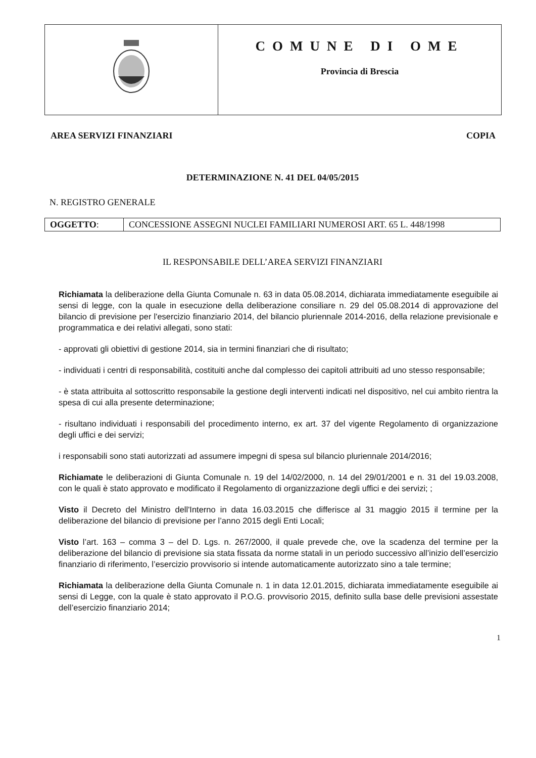| | COMUNE DI OME Provincia di Brescia |
AREA SERVIZI FINANZIARI COPIA
DETERMINAZIONE N. 41 DEL 04/05/2015
N. REGISTRO GENERALE
| OGGETTO : | CONCESSIONE ASSEGNI NUCLEI FAMILIARI NUMEROSI ART. 65 L. 448/1998 |
IL RESPONSABILE DELL’AREA SERVIZI FINANZIARI
Richiamata la deliberazione della Giunta Comunale n. 63 in data 05.08.2014, dichiarata immediatamente eseguibile ai sensi di legge, con la quale in esecuzione della deliberazione consiliare n. 29 del 05.08.2014 di approvazione del bilancio di previsione per l'esercizio finanziario 2014, del bilancio pluriennale 2014-2016, della relazione previsionale e programmatica e dei relativi allegati, sono stati:
- approvati gli obiettivi di gestione 2014, sia in termini finanziari che di risultato;
- individuati i centri di responsabilità, costituiti anche dal complesso dei capitoli attribuiti ad uno stesso responsabile;
- è stata attribuita al sottoscritto responsabile la gestione degli interventi indicati nel dispositivo, nel cui ambito rientra la spesa di cui alla presente determinazione;
- risultano individuati i responsabili del procedimento interno, ex art. 37 del vigente Regolamento di organizzazione degli uffici e dei servizi;
i responsabili sono stati autorizzati ad assumere impegni di spesa sul bilancio pluriennale 2014/2016;
Richiamate le deliberazioni di Giunta Comunale n. 19 del 14/02/2000, n. 14 del 29/01/2001 e n. 31 del 19.03.2008, con le quali è stato approvato e modificato il Regolamento di organizzazione degli uffici e dei servizi; ;
Visto il Decreto del Ministro dell'Interno in data 16.03.2015 che differisce al 31 maggio 2015 il termine per la deliberazione del bilancio di previsione per l’anno 2015 degli Enti Locali;
Visto l’art. 163 – comma 3 – del D. Lgs. n. 267/2000, il quale prevede che, ove la scadenza del termine per la deliberazione del bilancio di previsione sia stata fissata da norme statali in un periodo successivo all’inizio dell’esercizio finanziario di riferimento, l’esercizio provvisorio si intende automaticamente autorizzato sino a tale termine;
Richiamata la deliberazione della Giunta Comunale n. 1 in data 12.01.2015, dichiarata immediatamente eseguibile ai sensi di Legge, con la quale è stato approvato il P.O.G. provvisorio 2015, definito sulla base delle previsioni assestate dell’esercizio finanziario 2014;
1